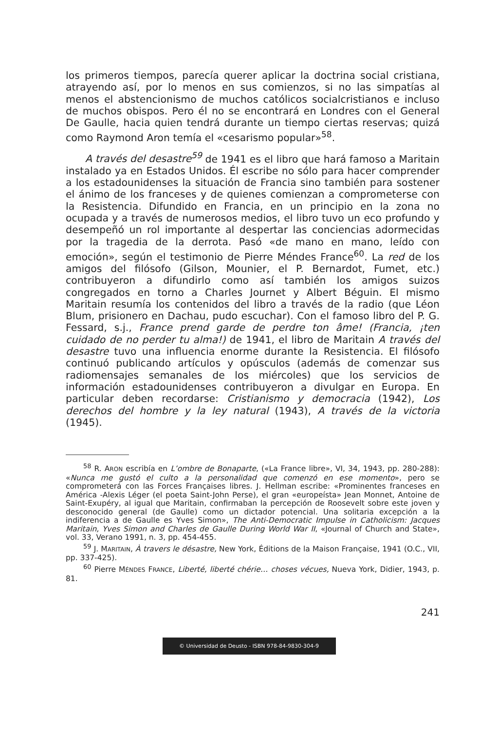los primeros tiempos, parecía querer aplicar la doctrina social cristiana, atrayendo así, por lo menos en sus comienzos, si no las simpatías al menos el abstencionismo de muchos católicos socialcristianos e incluso de muchos obispos. Pero él no se encontrará en Londres con el General De Gaulle, hacia quien tendrá durante un tiempo ciertas reservas; quizá como Raymond Aron temía el «cesarismo popular»<sup>58</sup>.
A través del desastre<sup>59</sup> de 1941 es el libro que hará famoso a Maritain instalado ya en Estados Unidos. Él escribe no sólo para hacer comprender a los estadounidenses la situación de Francia sino también para sostener el ánimo de los franceses y de quienes comienzan a comprometerse con la Resistencia. Difundido en Francia, en un principio en la zona no ocupada y a través de numerosos medios, el libro tuvo un eco profundo y desempeñó un rol importante al despertar las conciencias adormecidas por la tragedia de la derrota. Pasó «de mano en mano, leído con emoción», según el testimonio de Pierre Méndes France<sup>60</sup>. La red de los amigos del filósofo (Gilson, Mounier, el P. Bernardot, Fumet, etc.) contribuyeron a difundirlo como así también los amigos suizos congregados en torno a Charles Journet y Albert Béguin. El mismo Maritain resumía los contenidos del libro a través de la radio (que Léon Blum, prisionero en Dachau, pudo escuchar). Con el famoso libro del P. G. Fessard, s.j., France prend garde de perdre ton âme! (Francia, ¡ten cuidado de no perder tu alma!) de 1941, el libro de Maritain A través del desastre tuvo una influencia enorme durante la Resistencia. El filósofo continuó publicando artículos y opúsculos (además de comenzar sus radiomensajes semanales de los miércoles) que los servicios de información estadounidenses contribuyeron a divulgar en Europa. En particular deben recordarse: Cristianismo y democracia (1942), Los derechos del hombre y la ley natural (1943), A través de la victoria (1945).
<sup>58</sup> R. ARON escribía en L’ombre de Bonaparte, («La France libre», VI, 34, 1943, pp. 280-288): «Nunca me gustó el culto a la personalidad que comenzó en ese momento», pero se comprometerá con las Forces Françaises libres. J. Hellman escribe: «Prominentes franceses en América -Alexis Léger (el poeta Saint-John Perse), el gran «europeísta» Jean Monnet, Antoine de Saint-Exupéry, al igual que Maritain, confirmaban la percepción de Roosevelt sobre este joven y desconocido general (de Gaulle) como un dictador potencial. Una solitaria excepción a la indiferencia a de Gaulle es Yves Simon», The Anti-Democratic Impulse in Catholicism: Jacques Maritain, Yves Simon and Charles de Gaulle During World War II, «Journal of Church and State», vol. 33, Verano 1991, n. 3, pp. 454-455.
<sup>59</sup> J. MARITAIN, À travers le désastre, New York, Éditions de la Maison Française, 1941 (O.C., VII, pp. 337-425).
<sup>60</sup> Pierre MÉNDES FRANCE, Liberté, liberté chérie… choses vécues, Nueva York, Didier, 1943, p. 81.
241
© Universidad de Deusto - ISBN 978-84-9830-304-9